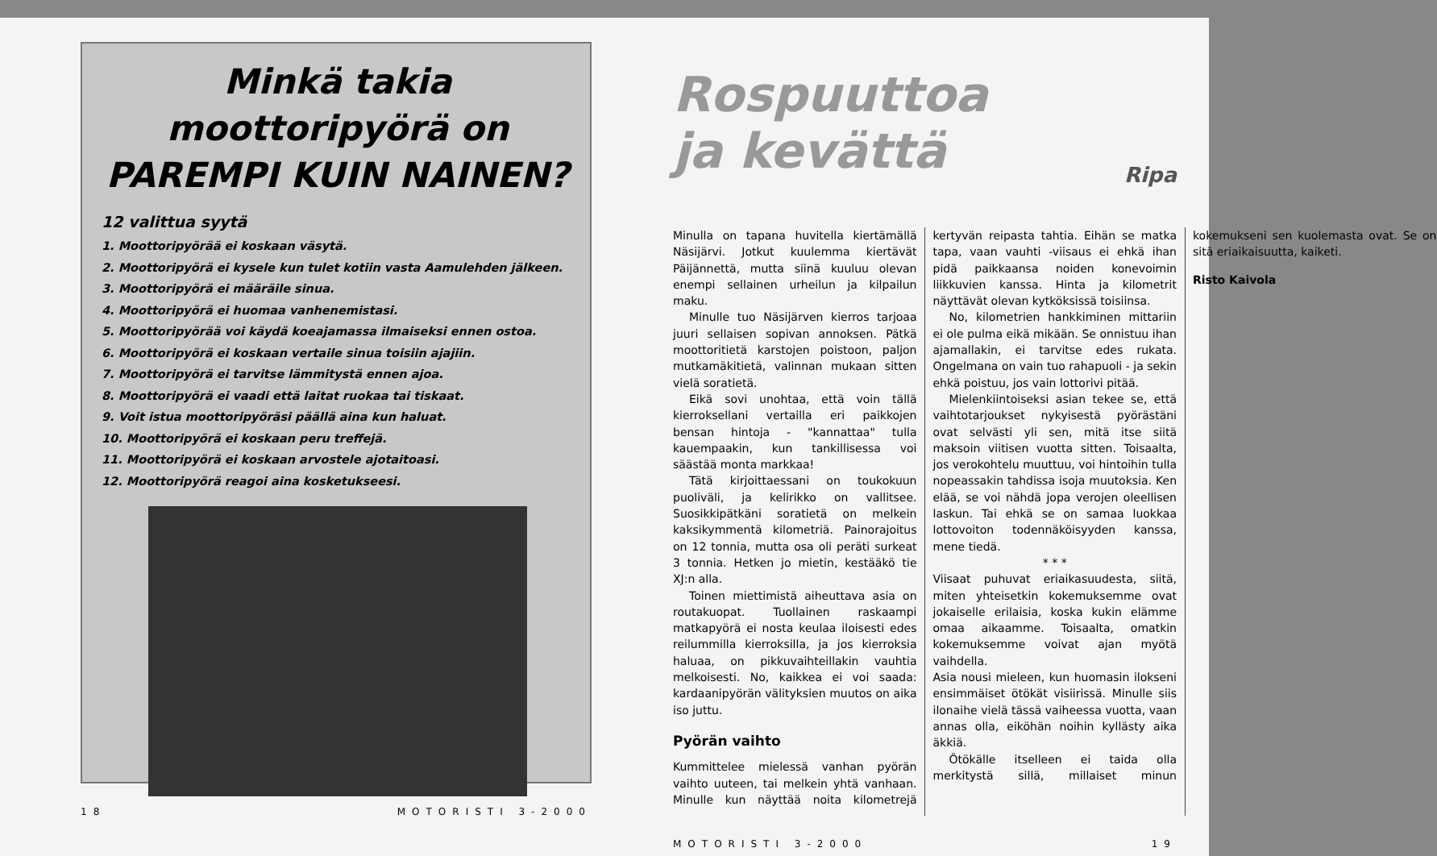Minkä takia
moottoripyörä on
PAREMPI KUIN NAINEN?
12 valittua syytä
1. Moottoripyörää ei koskaan väsytä.
2. Moottoripyörä ei kysele kun tulet kotiin vasta Aamulehden jälkeen.
3. Moottoripyörä ei määräile sinua.
4. Moottoripyörä ei huomaa vanhenemistasi.
5. Moottoripyörää voi käydä koeajamassa ilmaiseksi ennen ostoa.
6. Moottoripyörä ei koskaan vertaile sinua toisiin ajajiin.
7. Moottoripyörä ei tarvitse lämmitystä ennen ajoa.
8. Moottoripyörä ei vaadi että laitat ruokaa tai tiskaat.
9. Voit istua moottoripyöräsi päällä aina kun haluat.
10. Moottoripyörä ei koskaan peru treffejä.
11. Moottoripyörä ei koskaan arvostele ajotaitoasi.
12. Moottoripyörä reagoi aina kosketukseesi.
18 MOTORISTI 3-2000
Rospuuttoa
ja kevättä
Ripa
Minulla on tapana huvitella kiertämällä Näsijärvi. Jotkut kuulemma kiertävät Päijännettä, mutta siinä kuuluu olevan enempi sellainen urheilun ja kilpailun maku.
Minulle tuo Näsijärven kierros tarjoaa juuri sellaisen sopivan annoksen. Pätkä moottoritietä karstojen poistoon, paljon mutkamäkitietä, valinnan mukaan sitten vielä soratietä.
Eikä sovi unohtaa, että voin tällä kierroksellani vertailla eri paikkojen bensan hintoja - "kannattaa" tulla kauempaakin, kun tankillisessa voi säästää monta markkaa!
Tätä kirjoittaessani on toukokuun puoliväli, ja kelirikko on vallitsee. Suosikkipätkäni soratietä on melkein kaksikymmentä kilometriä. Painorajoitus on 12 tonnia, mutta osa oli peräti surkeat 3 tonnia. Hetken jo mietin, kestääkö tie XJ:n alla.
Toinen miettimistä aiheuttava asia on routakuopat. Tuollainen raskaampi matkapyörä ei nosta keulaa iloisesti edes reilummilla kierroksilla, ja jos kierroksia haluaa, on pikkuvaihteillakin vauhtia melkoisesti. No, kaikkea ei voi saada: kardaanipyörän välityksien muutos on aika iso juttu.
Pyörän vaihto
Kummittelee mielessä vanhan pyörän vaihto uuteen, tai melkein yhtä vanhaan. Minulle kun näyttää noita kilometrejä kertyvän reipasta tahtia. Eihän se matka tapa, vaan vauhti -viisaus ei ehkä ihan pidä paikkaansa noiden konevoimin liikkuvien kanssa. Hinta ja kilometrit näyttävät olevan kytköksissä toisiinsa.
No, kilometrien hankkiminen mittariin ei ole pulma eikä mikään. Se onnistuu ihan ajamallakin, ei tarvitse edes rukata. Ongelmana on vain tuo rahapuoli - ja sekin ehkä poistuu, jos vain lottorivi pitää.
Mielenkiintoiseksi asian tekee se, että vaihtotarjoukset nykyisestä pyörästäni ovat selvästi yli sen, mitä itse siitä maksoin viitisen vuotta sitten. Toisaalta, jos verokohtelu muuttuu, voi hintoihin tulla nopeassakin tahdissa isoja muutoksia. Ken elää, se voi nähdä jopa verojen oleellisen laskun. Tai ehkä se on samaa luokkaa lottovoiton todennäköisyyden kanssa, mene tiedä.
* * *
Viisaat puhuvat eriaikasuudesta, siitä, miten yhteisetkin kokemuksemme ovat jokaiselle erilaisia, koska kukin elämme omaa aikaamme. Toisaalta, omatkin kokemuksemme voivat ajan myötä vaihdella.
Asia nousi mieleen, kun huomasin ilokseni ensimmäiset ötökät visiirissä. Minulle siis ilonaihe vielä tässä vaiheessa vuotta, vaan annas olla, eiköhän noihin kyllästy aika äkkiä.
Ötökälle itselleen ei taida olla merkitystä sillä, millaiset minun kokemukseni sen kuolemasta ovat. Se on sitä eriaikaisuutta, kaiketi.
Risto Kaivola
MOTORISTI 3-2000 19